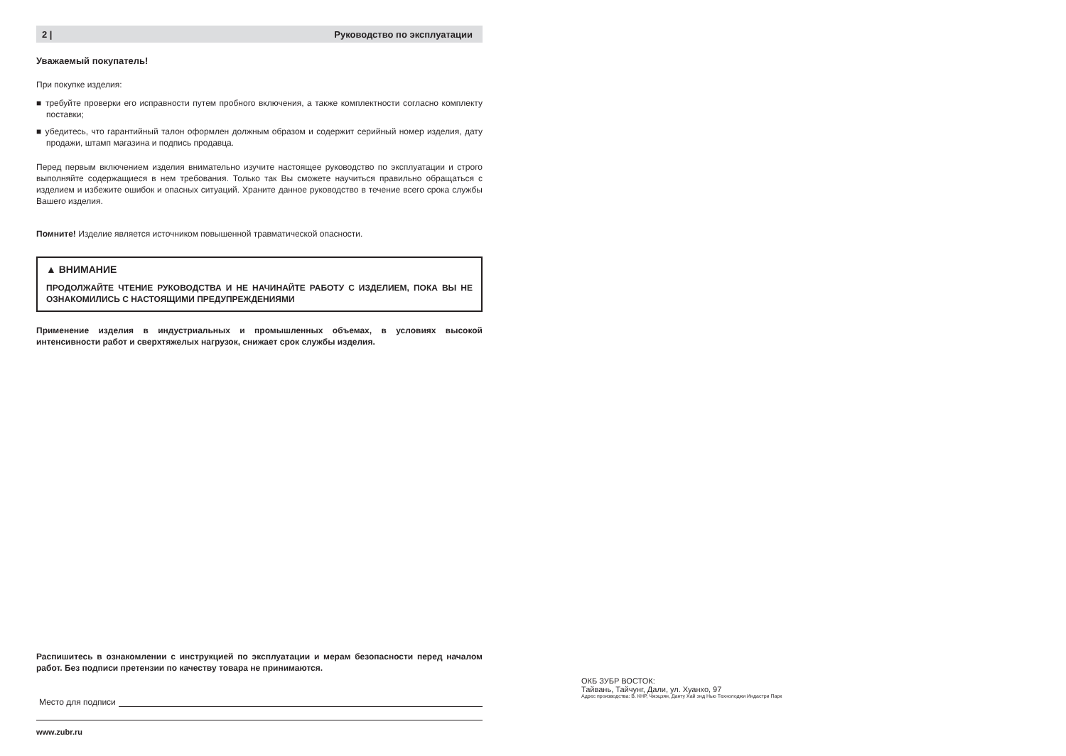2 | Руководство по эксплуатации
Уважаемый покупатель!
При покупке изделия:
■ требуйте проверки его исправности путем пробного включения, а также комплектности согласно комплекту поставки;
■ убедитесь, что гарантийный талон оформлен должным образом и содержит серийный номер изделия, дату продажи, штамп магазина и подпись продавца.
Перед первым включением изделия внимательно изучите настоящее руководство по эксплуатации и строго выполняйте содержащиеся в нем требования. Только так Вы сможете научиться правильно обращаться с изделием и избежите ошибок и опасных ситуаций. Храните данное руководство в течение всего срока службы Вашего изделия.
Помните! Изделие является источником повышенной травматической опасности.
▲ ВНИМАНИЕ
ПРОДОЛЖАЙТЕ ЧТЕНИЕ РУКОВОДСТВА И НЕ НАЧИНАЙТЕ РАБОТУ С ИЗДЕЛИЕМ, ПОКА ВЫ НЕ ОЗНАКОМИЛИСЬ С НАСТОЯЩИМИ ПРЕДУПРЕЖДЕНИЯМИ
Применение изделия в индустриальных и промышленных объемах, в условиях высокой интенсивности работ и сверхтяжелых нагрузок, снижает срок службы изделия.
Распишитесь в ознакомлении с инструкцией по эксплуатации и мерам безопасности перед началом работ. Без подписи претензии по качеству товара не принимаются.
Место для подписи
www.zubr.ru
ОКБ ЗУБР ВОСТОК:
Тайвань, Тайчунг, Дали, ул. Хуанхо, 97
Адрес производства: В. КНР, Чжэцзян, Данту Хай энд Нью Технолоджи Индастри Парк